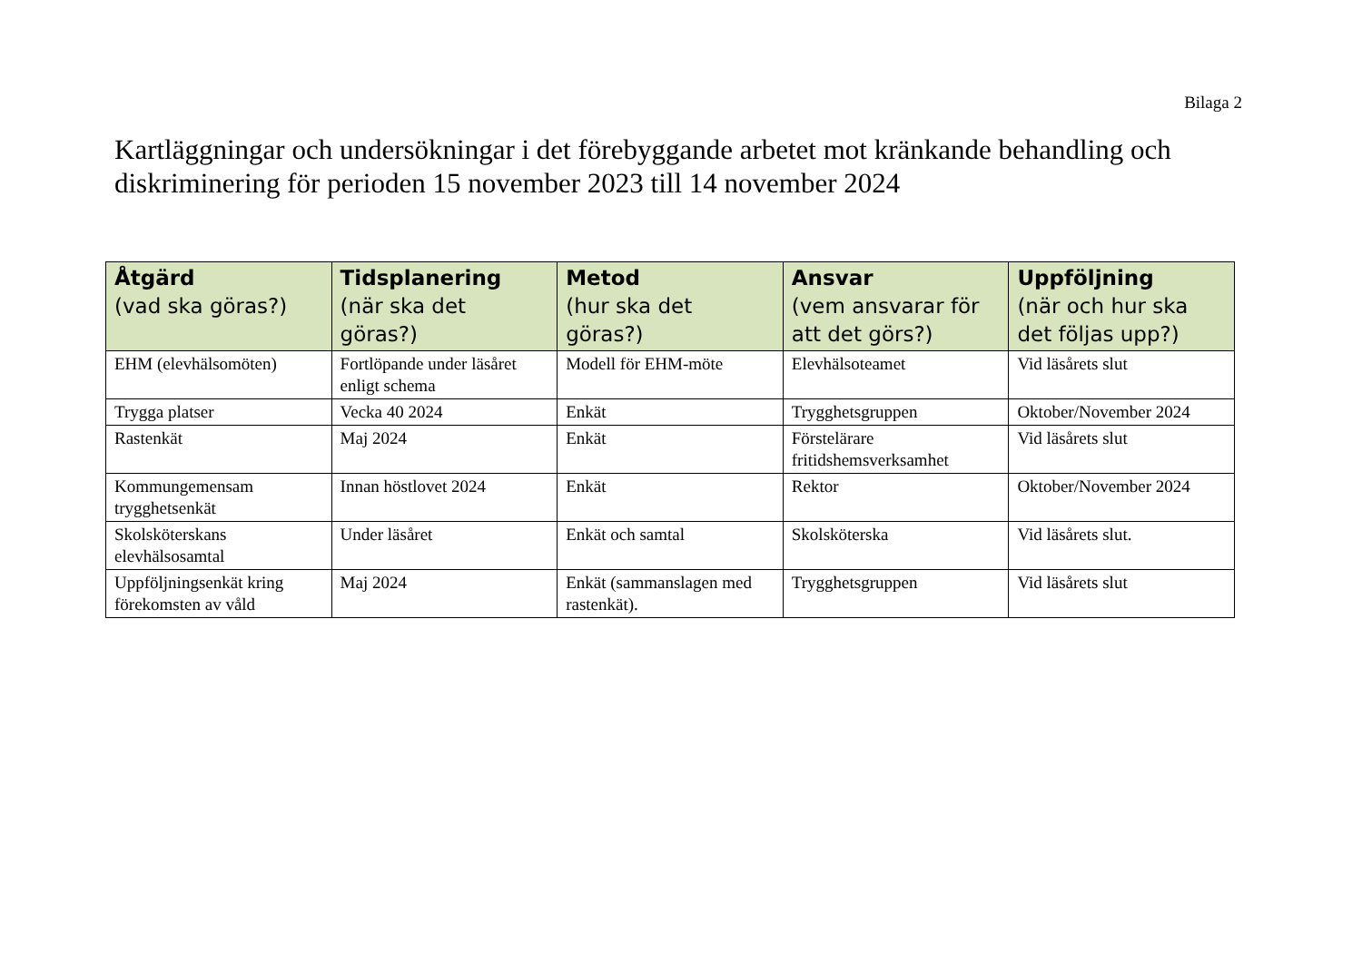Bilaga 2
Kartläggningar och undersökningar i det förebyggande arbetet mot kränkande behandling och diskriminering för perioden 15 november 2023 till 14 november 2024
| Åtgärd (vad ska göras?) | Tidsplanering (när ska det göras?) | Metod (hur ska det göras?) | Ansvar (vem ansvarar för att det görs?) | Uppföljning (när och hur ska det följas upp?) |
| --- | --- | --- | --- | --- |
| EHM (elevhälsomöten) | Fortlöpande under läsåret enligt schema | Modell för EHM-möte | Elevhälsoteamet | Vid läsårets slut |
| Trygga platser | Vecka 40 2024 | Enkät | Trygghetsgruppen | Oktober/November 2024 |
| Rastenkät | Maj 2024 | Enkät | Förstelärare fritidshemsverksamhet | Vid läsårets slut |
| Kommungemensam trygghetsenkät | Innan höstlovet 2024 | Enkät | Rektor | Oktober/November 2024 |
| Skolsköterskans elevhälsosamtal | Under läsåret | Enkät och samtal | Skolsköterska | Vid läsårets slut. |
| Uppföljningsenkät kring förekomsten av våld | Maj 2024 | Enkät (sammanslagen med rastenkät). | Trygghetsgruppen | Vid läsårets slut |